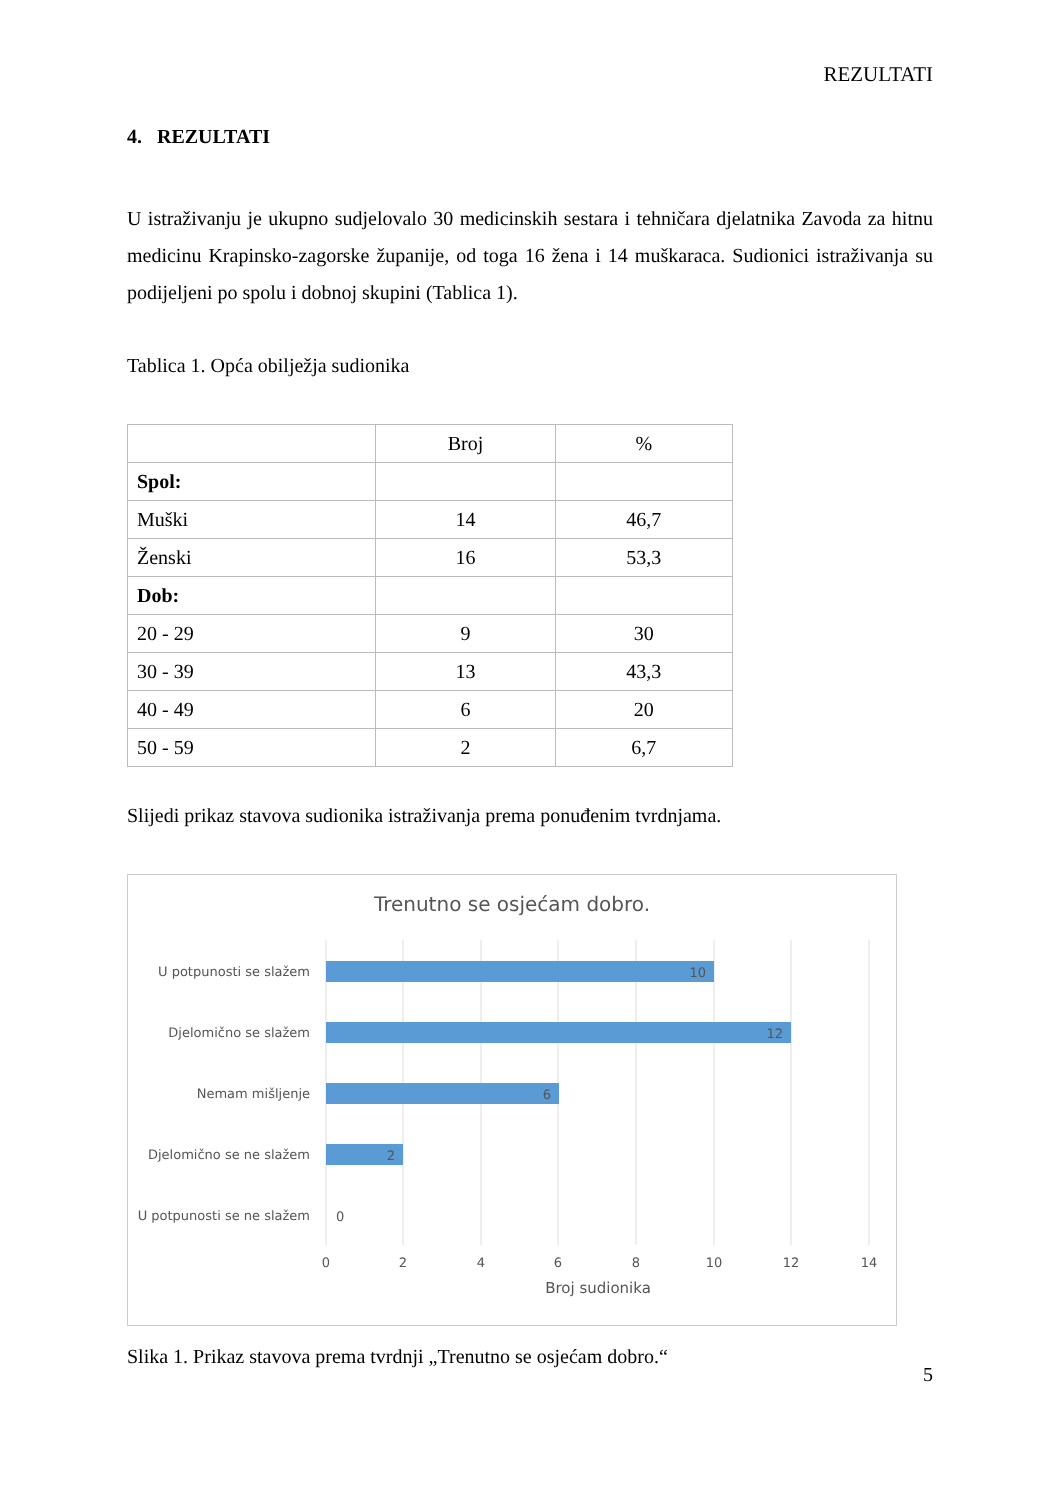REZULTATI
4. REZULTATI
U istraživanju je ukupno sudjelovalo 30 medicinskih sestara i tehničara djelatnika Zavoda za hitnu medicinu Krapinsko-zagorske županije, od toga 16 žena i 14 muškaraca. Sudionici istraživanja su podijeljeni po spolu i dobnoj skupini (Tablica 1).
Tablica 1. Opća obilježja sudionika
| | Broj | % |
| Spol: | | |
| Muški | 14 | 46,7 |
| Ženski | 16 | 53,3 |
| Dob: | | |
| 20 - 29 | 9 | 30 |
| 30 - 39 | 13 | 43,3 |
| 40 - 49 | 6 | 20 |
| 50 - 59 | 2 | 6,7 |
Slijedi prikaz stavova sudionika istraživanja prema ponuđenim tvrdnjama.
Trenutno se osjećam dobro.
U potpunosti se slažem
Djelomično se slažem
Nemam mišljenje
Djelomično se ne slažem
U potpunosti se ne slažem
10
12
6
2
0
0
2
4
6
8
10
12
14
Broj sudionika
Slika 1. Prikaz stavova prema tvrdnji „Trenutno se osjećam dobro.“
5